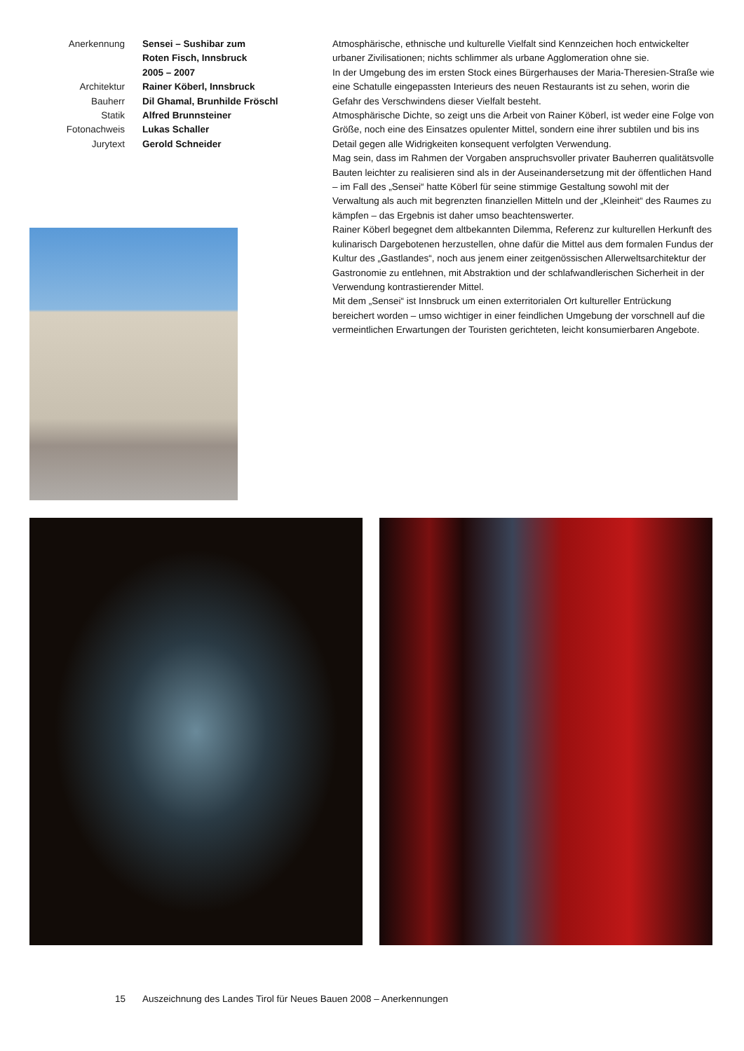| Anerkennung | Sensei – Sushibar zum Roten Fisch, Innsbruck 2005 – 2007 |
| Architektur | Rainer Köberl, Innsbruck |
| Bauherr | Dil Ghamal, Brunhilde Fröschl |
| Statik | Alfred Brunnsteiner |
| Fotonachweis | Lukas Schaller |
| Jurytext | Gerold Schneider |
Atmosphärische, ethnische und kulturelle Vielfalt sind Kennzeichen hoch entwickelter urbaner Zivilisationen; nichts schlimmer als urbane Agglomeration ohne sie.
In der Umgebung des im ersten Stock eines Bürgerhauses der Maria-Theresien-Straße wie eine Schatulle eingepassten Interieurs des neuen Restaurants ist zu sehen, worin die Gefahr des Verschwindens dieser Vielfalt besteht.
Atmosphärische Dichte, so zeigt uns die Arbeit von Rainer Köberl, ist weder eine Folge von Größe, noch eine des Einsatzes opulenter Mittel, sondern eine ihrer subtilen und bis ins Detail gegen alle Widrigkeiten konsequent verfolgten Verwendung.
Mag sein, dass im Rahmen der Vorgaben anspruchsvoller privater Bauherren qualitätsvolle Bauten leichter zu realisieren sind als in der Auseinandersetzung mit der öffentlichen Hand – im Fall des „Sensei“ hatte Köberl für seine stimmige Gestaltung sowohl mit der Verwaltung als auch mit begrenzten finanziellen Mitteln und der „Kleinheit“ des Raumes zu kämpfen – das Ergebnis ist daher umso beachtenswerter.
Rainer Köberl begegnet dem altbekannten Dilemma, Referenz zur kulturellen Herkunft des kulinarisch Dargebotenen herzustellen, ohne dafür die Mittel aus dem formalen Fundus der Kultur des „Gastlandes“, noch aus jenem einer zeitgenössischen Allerweltsarchitektur der Gastronomie zu entlehnen, mit Abstraktion und der schlafwandlerischen Sicherheit in der Verwendung kontrastierender Mittel.
Mit dem „Sensei“ ist Innsbruck um einen exterritorialen Ort kultureller Entrückung bereichert worden – umso wichtiger in einer feindlichen Umgebung der vorschnell auf die vermeintlichen Erwartungen der Touristen gerichteten, leicht konsumierbaren Angebote.
15 Auszeichnung des Landes Tirol für Neues Bauen 2008 – Anerkennungen